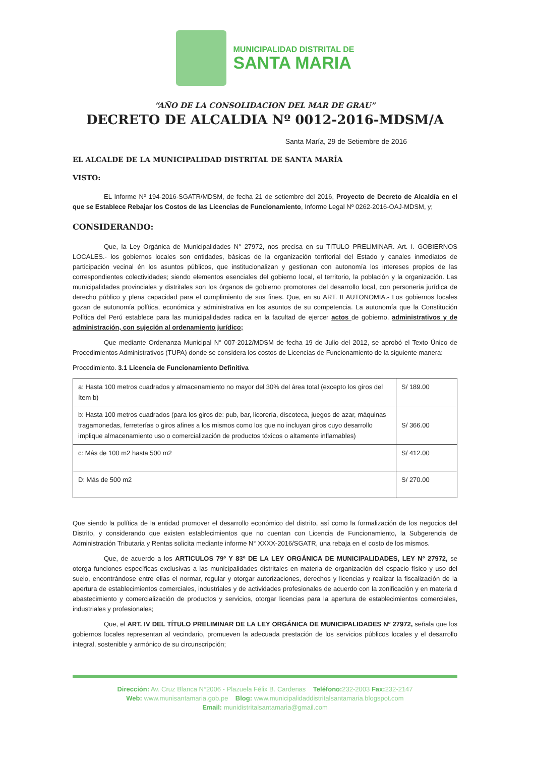MUNICIPALIDAD DISTRITAL DE
SANTA MARIA
“AÑO DE LA CONSOLIDACION DEL MAR DE GRAU”
DECRETO DE ALCALDIA Nº 0012-2016-MDSM/A
Santa María, 29 de Setiembre de 2016
EL ALCALDE DE LA MUNICIPALIDAD DISTRITAL DE SANTA MARÍA
VISTO:
EL Informe Nº 194-2016-SGATR/MDSM, de fecha 21 de setiembre del 2016, Proyecto de Decreto de Alcaldía en el que se Establece Rebajar los Costos de las Licencias de Funcionamiento, Informe Legal Nº 0262-2016-OAJ-MDSM, y;
CONSIDERANDO:
Que, la Ley Orgánica de Municipalidades N° 27972, nos precisa en su TITULO PRELIMINAR. Art. I. GOBIERNOS LOCALES.- los gobiernos locales son entidades, básicas de la organización territorial del Estado y canales inmediatos de participación vecinal én los asuntos públicos, que institucionalizan y gestionan con autonomía los intereses propios de las correspondientes colectividades; siendo elementos esenciales del gobierno local, el territorio, la población y la organización. Las municipalidades provinciales y distritales son los órganos de gobierno promotores del desarrollo local, con personería jurídica de derecho público y plena capacidad para el cumplimiento de sus fines. Que, en su ART. II AUTONOMIA.- Los gobiernos locales gozan de autonomía política, económica y administrativa en los asuntos de su competencia. La autonomía que la Constitución Política del Perú establece para las municipalidades radica en la facultad de ejercer actos de gobierno, administrativos y de administración, con sujeción al ordenamiento jurídico;
Que mediante Ordenanza Municipal N° 007-2012/MDSM de fecha 19 de Julio del 2012, se aprobó el Texto Único de Procedimientos Administrativos (TUPA) donde se considera los costos de Licencias de Funcionamiento de la siguiente manera:
Procedimiento. 3.1 Licencia de Funcionamiento Definitiva
| a: Hasta 100 metros cuadrados y almacenamiento no mayor del 30% del área total (excepto los giros del ítem b) | S/ 189.00 |
| b: Hasta 100 metros cuadrados (para los giros de: pub, bar, licorería, discoteca, juegos de azar, máquinas tragamonedas, ferreterías o giros afines a los mismos como los que no incluyan giros cuyo desarrollo implique almacenamiento uso o comercialización de productos tóxicos o altamente inflamables) | S/ 366.00 |
| c: Más de 100 m2 hasta 500 m2 | S/ 412.00 |
| D: Más de 500 m2 | S/ 270.00 |
Que siendo la política de la entidad promover el desarrollo económico del distrito, así como la formalización de los negocios del Distrito, y considerando que existen establecimientos que no cuentan con Licencia de Funcionamiento, la Subgerencia de Administración Tributaria y Rentas solicita mediante informe N° XXXX-2016/SGATR, una rebaja en el costo de los mismos.
Que, de acuerdo a los ARTICULOS 79º Y 83º DE LA LEY ORGÁNICA DE MUNICIPALIDADES, LEY Nº 27972, se otorga funciones específicas exclusivas a las municipalidades distritales en materia de organización del espacio físico y uso del suelo, encontrándose entre ellas el normar, regular y otorgar autorizaciones, derechos y licencias y realizar la fiscalización de la apertura de establecimientos comerciales, industriales y de actividades profesionales de acuerdo con la zonificación y en materia d abastecimiento y comercialización de productos y servicios, otorgar licencias para la apertura de establecimientos comerciales, industriales y profesionales;
Que, el ART. IV DEL TÍTULO PRELIMINAR DE LA LEY ORGÁNICA DE MUNICIPALIDADES Nº 27972, señala que los gobiernos locales representan al vecindario, promueven la adecuada prestación de los servicios públicos locales y el desarrollo integral, sostenible y armónico de su circunscripción;
Dirección: Av. Cruz Blanca N°2006 - Plazuela Félix B. Cardenas Teléfono: 232-2003 Fax: 232-2147
Web: www.munisantamaria.gob.pe Blog: www.municipalidaddistritalsantamaria.blogspot.com
Email: munidistritalsantamaria@gmail.com